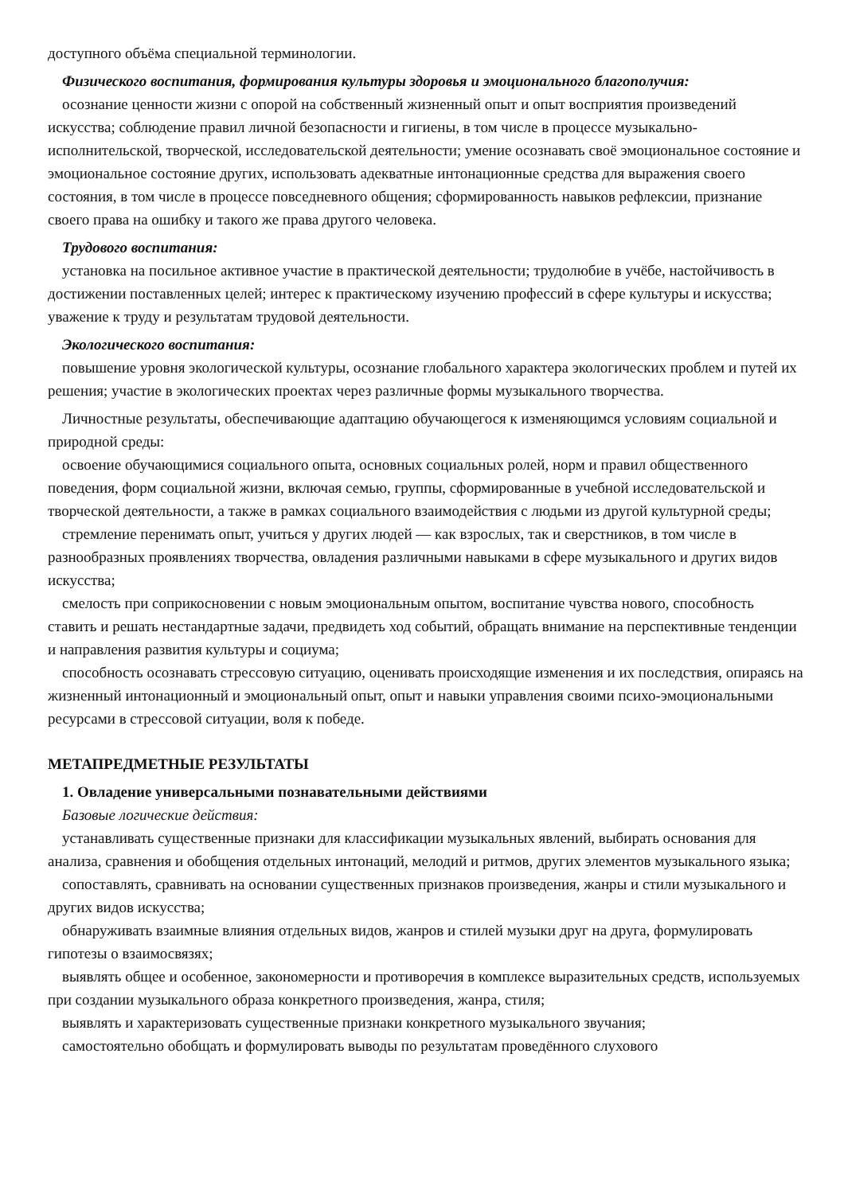доступного объёма специальной терминологии.
Физического воспитания, формирования культуры здоровья и эмоционального благополучия:
осознание ценности жизни с опорой на собственный жизненный опыт и опыт восприятия произведений искусства; соблюдение правил личной безопасности и гигиены, в том числе в процессе музыкально-исполнительской, творческой, исследовательской деятельности; умение осознавать своё эмоциональное состояние и эмоциональное состояние других, использовать адекватные интонационные средства для выражения своего состояния, в том числе в процессе повседневного общения; сформированность навыков рефлексии, признание своего права на ошибку и такого же права другого человека.
Трудового воспитания:
установка на посильное активное участие в практической деятельности; трудолюбие в учёбе, настойчивость в достижении поставленных целей; интерес к практическому изучению профессий в сфере культуры и искусства; уважение к труду и результатам трудовой деятельности.
Экологического воспитания:
повышение уровня экологической культуры, осознание глобального характера экологических проблем и путей их решения; участие в экологических проектах через различные формы музыкального творчества.
Личностные результаты, обеспечивающие адаптацию обучающегося к изменяющимся условиям социальной и природной среды:
освоение обучающимися социального опыта, основных социальных ролей, норм и правил общественного поведения, форм социальной жизни, включая семью, группы, сформированные в учебной исследовательской и творческой деятельности, а также в рамках социального взаимодействия с людьми из другой культурной среды;
стремление перенимать опыт, учиться у других людей — как взрослых, так и сверстников, в том числе в разнообразных проявлениях творчества, овладения различными навыками в сфере музыкального и других видов искусства;
смелость при соприкосновении с новым эмоциональным опытом, воспитание чувства нового, способность ставить и решать нестандартные задачи, предвидеть ход событий, обращать внимание на перспективные тенденции и направления развития культуры и социума;
способность осознавать стрессовую ситуацию, оценивать происходящие изменения и их последствия, опираясь на жизненный интонационный и эмоциональный опыт, опыт и навыки управления своими психо-эмоциональными ресурсами в стрессовой ситуации, воля к победе.
МЕТАПРЕДМЕТНЫЕ РЕЗУЛЬТАТЫ
1. Овладение универсальными познавательными действиями
Базовые логические действия:
устанавливать существенные признаки для классификации музыкальных явлений, выбирать основания для анализа, сравнения и обобщения отдельных интонаций, мелодий и ритмов, других элементов музыкального языка;
сопоставлять, сравнивать на основании существенных признаков произведения, жанры и стили музыкального и других видов искусства;
обнаруживать взаимные влияния отдельных видов, жанров и стилей музыки друг на друга, формулировать гипотезы о взаимосвязях;
выявлять общее и особенное, закономерности и противоречия в комплексе выразительных средств, используемых при создании музыкального образа конкретного произведения, жанра, стиля;
выявлять и характеризовать существенные признаки конкретного музыкального звучания;
самостоятельно обобщать и формулировать выводы по результатам проведённого слухового